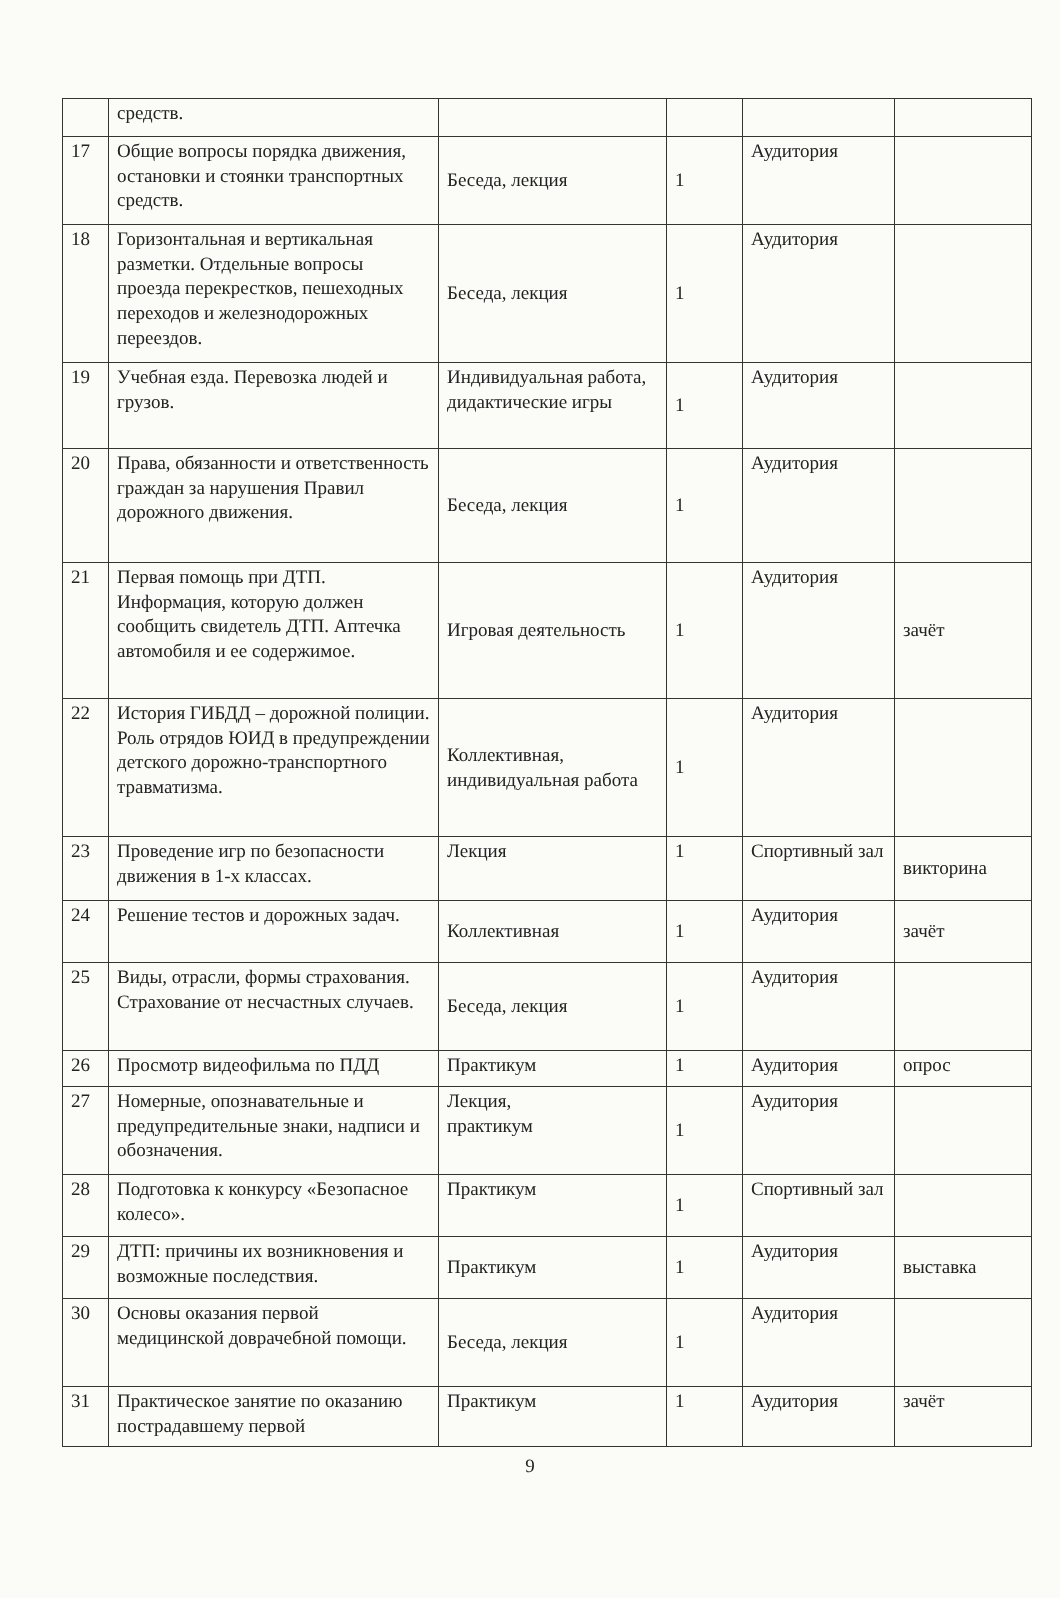| | средств. | | | | |
| 17 | Общие вопросы порядка движения, остановки и стоянки транспортных средств. | Беседа, лекция | 1 | Аудитория | |
| 18 | Горизонтальная и вертикальная разметки. Отдельные вопросы проезда перекрестков, пешеходных переходов и железнодорожных переездов. | Беседа, лекция | 1 | Аудитория | |
| 19 | Учебная езда. Перевозка людей и грузов. | Индивидуальная работа, дидактические игры | 1 | Аудитория | |
| 20 | Права, обязанности и ответственность граждан за нарушения Правил дорожного движения. | Беседа, лекция | 1 | Аудитория | |
| 21 | Первая помощь при ДТП. Информация, которую должен сообщить свидетель ДТП. Аптечка автомобиля и ее содержимое. | Игровая деятельность | 1 | Аудитория | зачёт |
| 22 | История ГИБДД – дорожной полиции. Роль отрядов ЮИД в предупреждении детского дорожно-транспортного травматизма. | Коллективная, индивидуальная работа | 1 | Аудитория | |
| 23 | Проведение игр по безопасности движения в 1-х классах. | Лекция | 1 | Спортивный зал | викторина |
| 24 | Решение тестов и дорожных задач. | Коллективная | 1 | Аудитория | зачёт |
| 25 | Виды, отрасли, формы страхования. Страхование от несчастных случаев. | Беседа, лекция | 1 | Аудитория | |
| 26 | Просмотр видеофильма по ПДД | Практикум | 1 | Аудитория | опрос |
| 27 | Номерные, опознавательные и предупредительные знаки, надписи и обозначения. | Лекция, практикум | 1 | Аудитория | |
| 28 | Подготовка к конкурсу «Безопасное колесо». | Практикум | 1 | Спортивный зал | |
| 29 | ДТП: причины их возникновения и возможные последствия. | Практикум | 1 | Аудитория | выставка |
| 30 | Основы оказания первой медицинской доврачебной помощи. | Беседа, лекция | 1 | Аудитория | |
| 31 | Практическое занятие по оказанию пострадавшему первой | Практикум | 1 | Аудитория | зачёт |
9